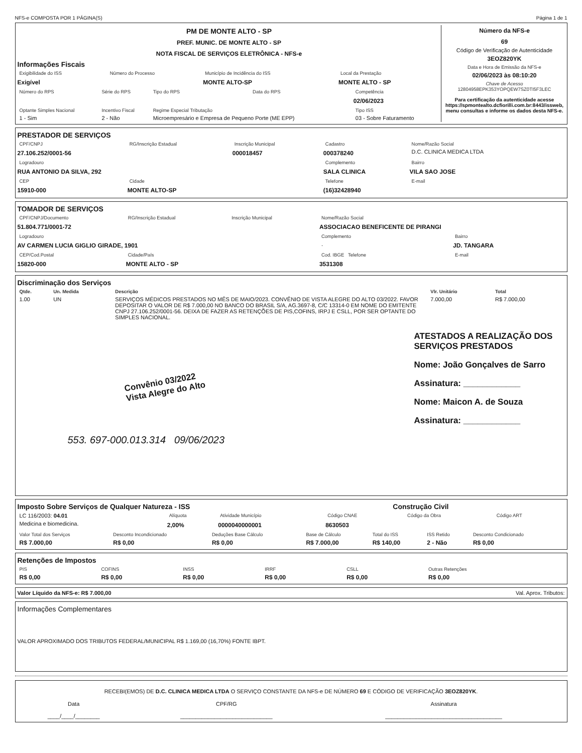NFS-e COMPOSTA POR 1 PÁGINA(S) Página 1 de 1
PM DE MONTE ALTO - SP
PREF. MUNIC. DE MONTE ALTO - SP
NOTA FISCAL DE SERVIÇOS ELETRÔNICA - NFS-e
Informações Fiscais
| Exigibilidade do ISS | Número do Processo | Município de Incidência do ISS | Local da Prestação |
| --- | --- | --- | --- |
| Exigível | | MONTE ALTO-SP | MONTE ALTO - SP |
| Número do RPS | Série do RPS | Tipo do RPS | Data do RPS | Competência |
| --- | --- | --- | --- | --- |
| | | | | 02/06/2023 |
| Optante Simples Nacional | Incentivo Fiscal | Regime Especial Tributação | | Tipo ISS |
| 1 - Sim | 2 - Não | Microempresário e Empresa de Pequeno Porte (ME EPP) | | 03 - Sobre Faturamento |
Número da NFS-e
69
Código de Verificação de Autenticidade
3EOZ820YK
Data e Hora de Emissão da NFS-e
02/06/2023 às 08:10:20
Chave de Acesso
12804958EPK353YOPQEW7SZ0TI5F3LEC
Para certificação da autenticidade acesse https://spmontealto.dcfiorilli.com.br:8443/issweb, menu consultas e informe os dados desta NFS-e.
PRESTADOR DE SERVIÇOS
| CPF/CNPJ | RG/Inscrição Estadual | Inscrição Municipal | Cadastro | Nome/Razão Social |
| --- | --- | --- | --- | --- |
| 27.106.252/0001-56 | | 000018457 | 000378240 | D.C. CLINICA MEDICA LTDA |
| Logradouro | | | Complemento | Bairro |
| RUA ANTONIO DA SILVA, 292 | | | SALA CLINICA | VILA SAO JOSE |
| CEP | Cidade | | Telefone | E-mail |
| 15910-000 | MONTE ALTO-SP | | (16)32428940 | |
TOMADOR DE SERVIÇOS
| CPF/CNPJ/Documento | RG/Inscrição Estadual | Inscrição Municipal | Nome/Razão Social | |
| --- | --- | --- | --- | --- |
| 51.804.771/0001-72 | | | ASSOCIACAO BENEFICENTE DE PIRANGI | |
| Logradouro | | | Complemento | Bairro |
| AV CARMEN LUCIA GIGLIO GIRADE, 1901 | | | . | JD. TANGARA |
| CEP/Cod.Postal | Cidade/País | | Cod. IBGE Telefone | E-mail |
| 15820-000 | MONTE ALTO - SP | | 3531308 | |
Discriminação dos Serviços
| Qtde. | Un. Medida | Descrição | Vlr. Unitário | Total |
| --- | --- | --- | --- | --- |
| 1.00 | UN | SERVIÇOS MÉDICOS PRESTADOS NO MÊS DE MAIO/2023. CONVÊNIO DE VISTA ALEGRE DO ALTO 03/2022. FAVOR DEPOSITAR O VALOR DE R$ 7.000,00 NO BANCO DO BRASIL S/A, AG.3697-8, C/C 13314-0 EM NOME DO EMITENTE CNPJ 27.106.252/0001-56. DEIXA DE FAZER AS RETENÇÕES DE PIS,COFINS, IRPJ E CSLL, POR SER OPTANTE DO SIMPLES NACIONAL. | 7.000,00 | R$ 7.000,00 |
Convênio 03/2022
Vista Alegre do Alto
ATESTADOS A REALIZAÇÃO DOS SERVIÇOS PRESTADOS
Nome: João Gonçalves de Sarro
Assinatura: ____________
Nome: Maicon A. de Souza
Assinatura: ____________
553. 697-000.013.314 09/06/2023
Imposto Sobre Serviços de Qualquer Natureza - ISS Construção Civil
| LC 116/2003: 04.01 | Alíquota | Atividade Município | Código CNAE | Código da Obra | Código ART |
| Medicina e biomedicina. | 2,00% | 0000040000001 | 8630503 | | |
| Valor Total dos Serviços | Desconto Incondicionado | Deduções Base Cálculo | Base de Cálculo | Total do ISS | ISS Retido | Desconto Condicionado |
| --- | --- | --- | --- | --- | --- | --- |
| R$ 7.000,00 | R$ 0,00 | R$ 0,00 | R$ 7.000,00 | R$ 140,00 | 2 - Não | R$ 0,00 |
Retenções de Impostos
| PIS | COFINS | INSS | IRRF | CSLL | Outras Retenções |
| --- | --- | --- | --- | --- | --- |
| R$ 0,00 | R$ 0,00 | R$ 0,00 | R$ 0,00 | R$ 0,00 | R$ 0,00 |
Valor Líquido da NFS-e: R$ 7.000,00 Val. Aprox. Tributos:
Informações Complementares
VALOR APROXIMADO DOS TRIBUTOS FEDERAL/MUNICIPAL R$ 1.169,00 (16,70%) FONTE IBPT.
RECEBI(EMOS) DE D.C. CLINICA MEDICA LTDA O SERVIÇO CONSTANTE DA NFS-e DE NÚMERO 69 E CÓDIGO DE VERIFICAÇÃO 3EOZ820YK.
| Data ____/____/________ | CPF/RG ______________________________ | Assinatura ______________________________________ |